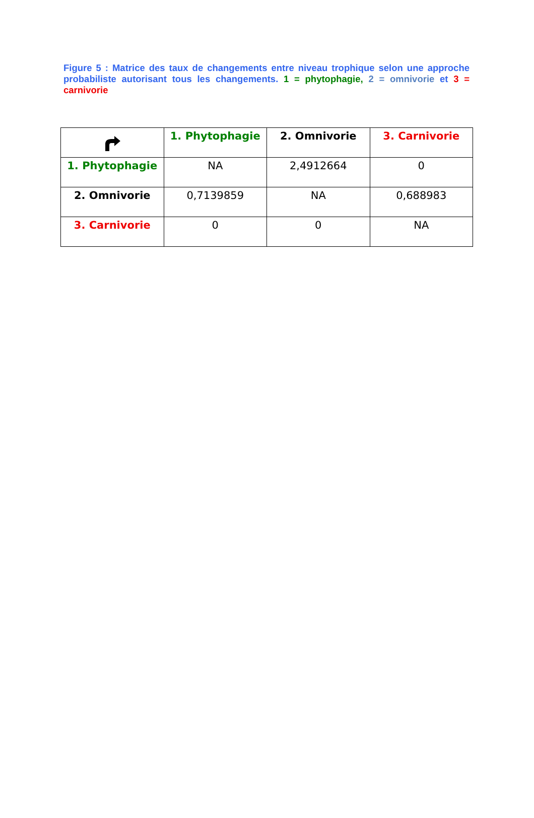Figure 5 : Matrice des taux de changements entre niveau trophique selon une approche probabiliste autorisant tous les changements. 1 = phytophagie, 2 = omnivorie et 3 = carnivorie
| | 1. Phytophagie | 2. Omnivorie | 3. Carnivorie |
| --- | --- | --- | --- |
| 1. Phytophagie | NA | 2,4912664 | 0 |
| 2. Omnivorie | 0,7139859 | NA | 0,688983 |
| 3. Carnivorie | 0 | 0 | NA |